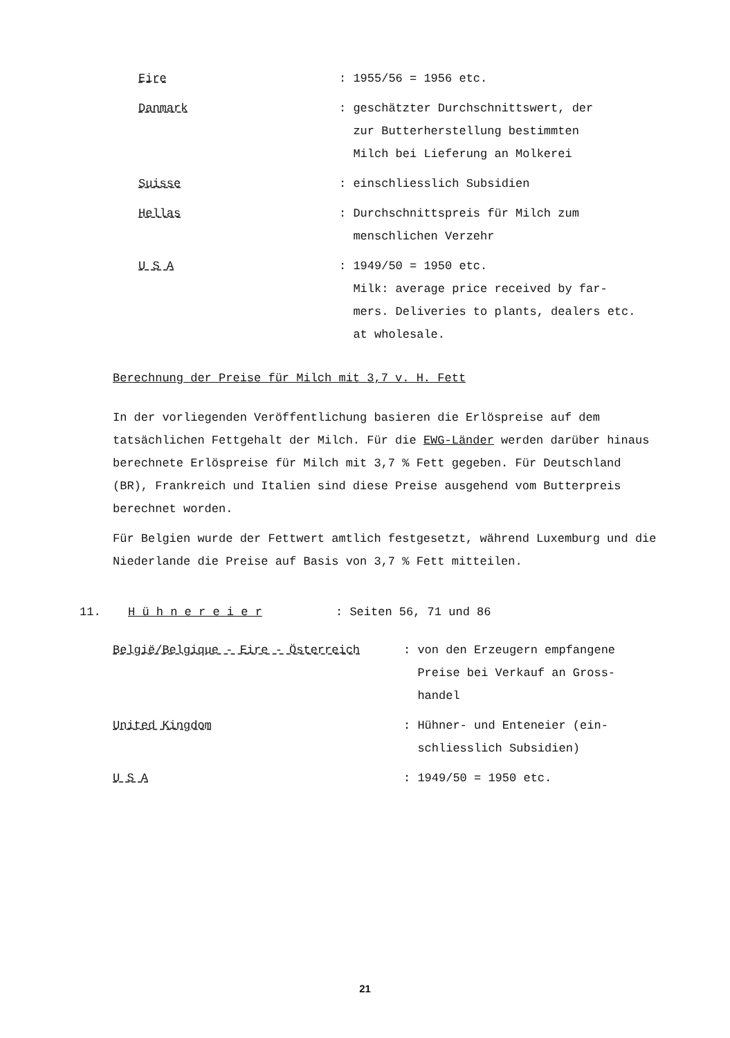Eire : 1955/56 = 1956 etc.
Danmark : geschätzter Durchschnittswert, der
zur Butterherstellung bestimmten
Milch bei Lieferung an Molkerei
Suisse : einschliesslich Subsidien
Hellas : Durchschnittspreis für Milch zum
menschlichen Verzehr
U S A : 1949/50 = 1950 etc.
Milk: average price received by far-
mers. Deliveries to plants, dealers etc.
at wholesale.
Berechnung der Preise für Milch mit 3,7 v. H. Fett
In der vorliegenden Veröffentlichung basieren die Erlöspreise auf dem tatsächlichen Fettgehalt der Milch. Für die EWG-Länder werden darüber hinaus berechnete Erlöspreise für Milch mit 3,7 % Fett gegeben. Für Deutschland (BR), Frankreich und Italien sind diese Preise ausgehend vom Butterpreis berechnet worden.
Für Belgien wurde der Fettwert amtlich festgesetzt, während Luxemburg und die Niederlande die Preise auf Basis von 3,7 % Fett mitteilen.
11. H ü h n e r e i e r : Seiten 56, 71 und 86
België/Belgique - Eire - Österreich : von den Erzeugern empfangene
Preise bei Verkauf an Gross-
handel
United Kingdom : Hühner- und Enteneier (ein-
schliesslich Subsidien)
U S A : 1949/50 = 1950 etc.
21